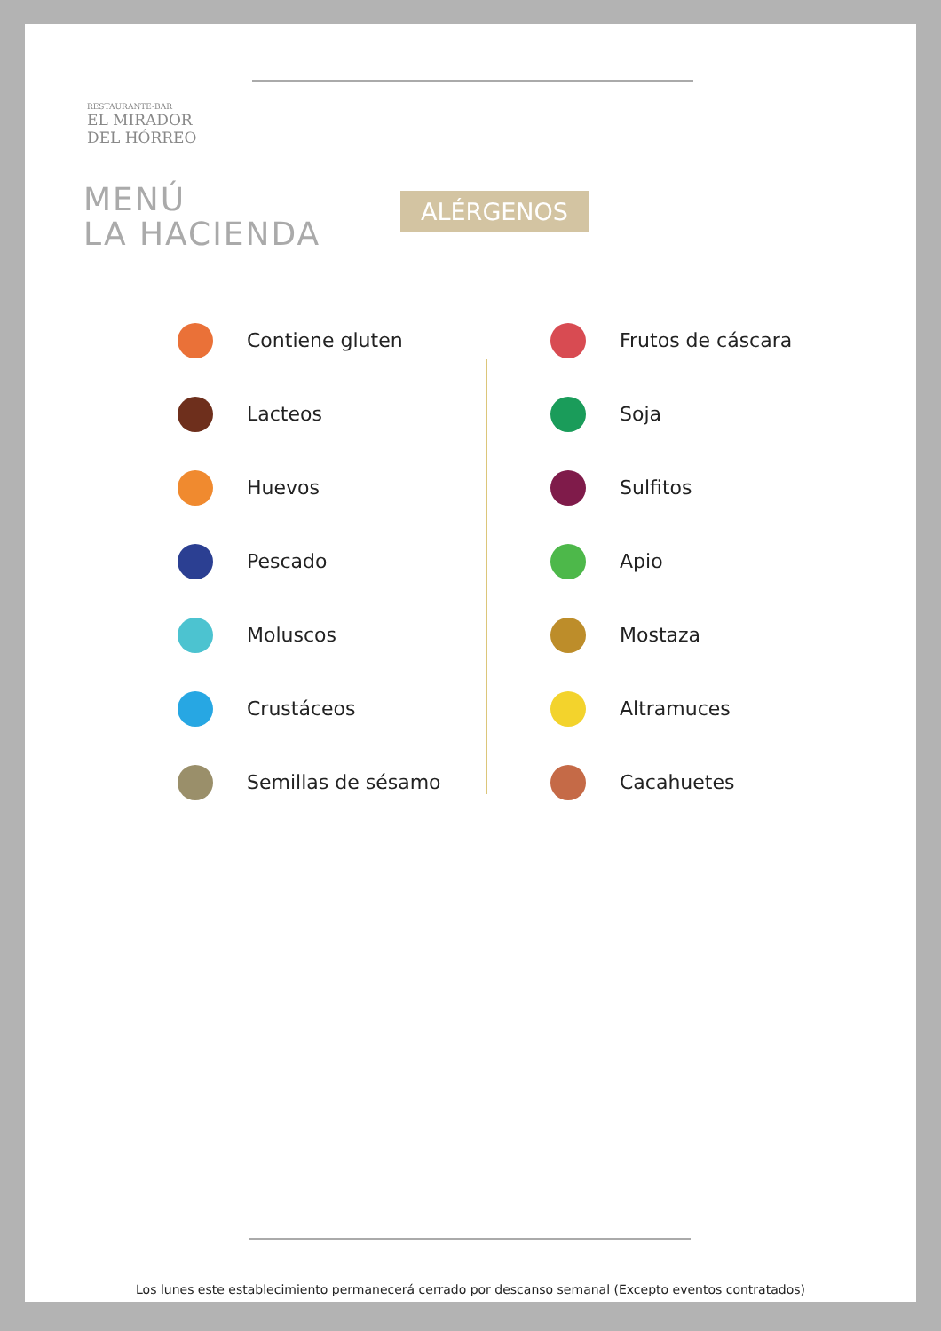RESTAURANTE-BAR
EL MIRADOR
DEL HÓRREO
MENÚ
LA HACIENDA
ALÉRGENOS
Contiene gluten
Lacteos
Huevos
Pescado
Moluscos
Crustáceos
Semillas de sésamo
Frutos de cáscara
Soja
Sulfitos
Apio
Mostaza
Altramuces
Cacahuetes
Los lunes este establecimiento permanecerá cerrado por descanso semanal (Excepto eventos contratados)